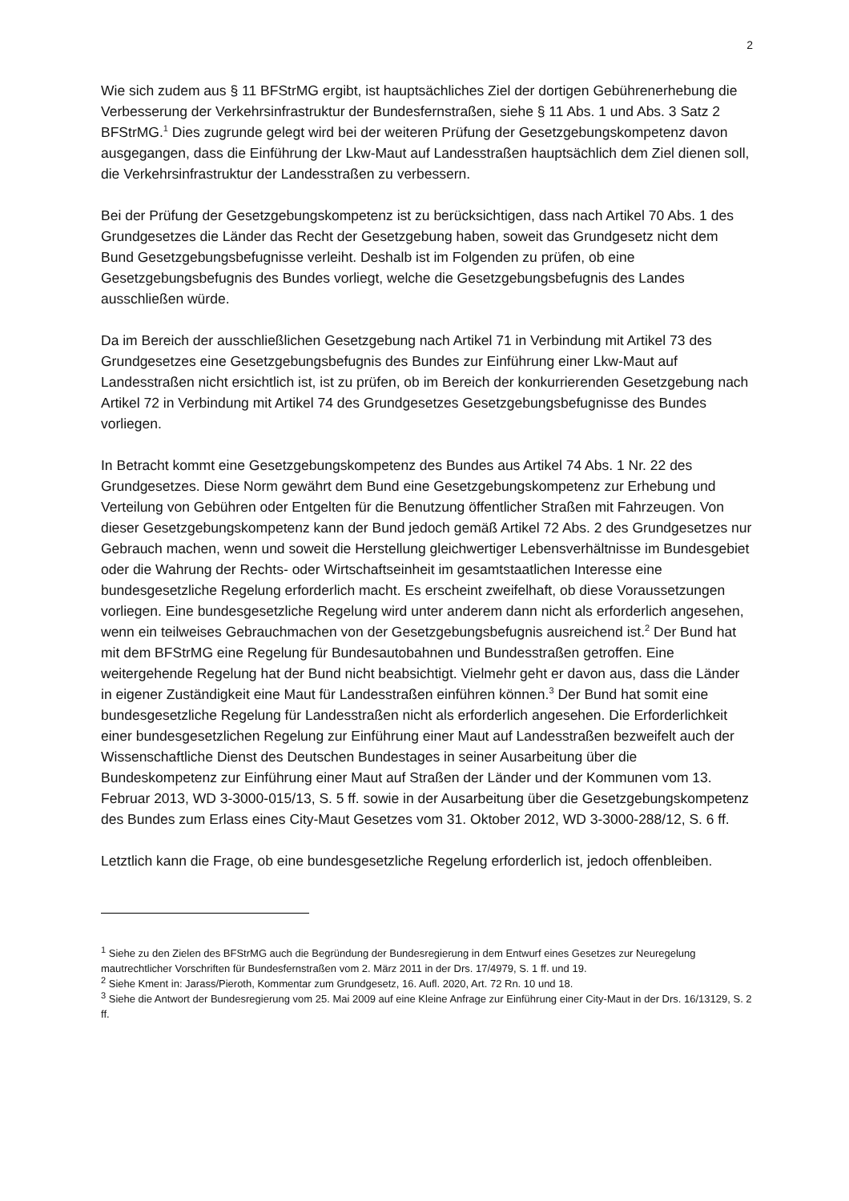2
Wie sich zudem aus § 11 BFStrMG ergibt, ist hauptsächliches Ziel der dortigen Gebührenerhebung die Verbesserung der Verkehrsinfrastruktur der Bundesfernstraßen, siehe § 11 Abs. 1 und Abs. 3 Satz 2 BFStrMG.<sup>1</sup> Dies zugrunde gelegt wird bei der weiteren Prüfung der Gesetzgebungskompetenz davon ausgegangen, dass die Einführung der Lkw-Maut auf Landesstraßen hauptsächlich dem Ziel dienen soll, die Verkehrsinfrastruktur der Landesstraßen zu verbessern.
Bei der Prüfung der Gesetzgebungskompetenz ist zu berücksichtigen, dass nach Artikel 70 Abs. 1 des Grundgesetzes die Länder das Recht der Gesetzgebung haben, soweit das Grundgesetz nicht dem Bund Gesetzgebungsbefugnisse verleiht. Deshalb ist im Folgenden zu prüfen, ob eine Gesetzgebungsbefugnis des Bundes vorliegt, welche die Gesetzgebungsbefugnis des Landes ausschließen würde.
Da im Bereich der ausschließlichen Gesetzgebung nach Artikel 71 in Verbindung mit Artikel 73 des Grundgesetzes eine Gesetzgebungsbefugnis des Bundes zur Einführung einer Lkw-Maut auf Landesstraßen nicht ersichtlich ist, ist zu prüfen, ob im Bereich der konkurrierenden Gesetzgebung nach Artikel 72 in Verbindung mit Artikel 74 des Grundgesetzes Gesetzgebungsbefugnisse des Bundes vorliegen.
In Betracht kommt eine Gesetzgebungskompetenz des Bundes aus Artikel 74 Abs. 1 Nr. 22 des Grundgesetzes. Diese Norm gewährt dem Bund eine Gesetzgebungskompetenz zur Erhebung und Verteilung von Gebühren oder Entgelten für die Benutzung öffentlicher Straßen mit Fahrzeugen. Von dieser Gesetzgebungskompetenz kann der Bund jedoch gemäß Artikel 72 Abs. 2 des Grundgesetzes nur Gebrauch machen, wenn und soweit die Herstellung gleichwertiger Lebensverhältnisse im Bundesgebiet oder die Wahrung der Rechts- oder Wirtschaftseinheit im gesamtstaatlichen Interesse eine bundesgesetzliche Regelung erforderlich macht. Es erscheint zweifelhaft, ob diese Voraussetzungen vorliegen. Eine bundesgesetzliche Regelung wird unter anderem dann nicht als erforderlich angesehen, wenn ein teilweises Gebrauchmachen von der Gesetzgebungsbefugnis ausreichend ist.<sup>2</sup> Der Bund hat mit dem BFStrMG eine Regelung für Bundesautobahnen und Bundesstraßen getroffen. Eine weitergehende Regelung hat der Bund nicht beabsichtigt. Vielmehr geht er davon aus, dass die Länder in eigener Zuständigkeit eine Maut für Landesstraßen einführen können.<sup>3</sup> Der Bund hat somit eine bundesgesetzliche Regelung für Landesstraßen nicht als erforderlich angesehen. Die Erforderlichkeit einer bundesgesetzlichen Regelung zur Einführung einer Maut auf Landesstraßen bezweifelt auch der Wissenschaftliche Dienst des Deutschen Bundestages in seiner Ausarbeitung über die Bundeskompetenz zur Einführung einer Maut auf Straßen der Länder und der Kommunen vom 13. Februar 2013, WD 3-3000-015/13, S. 5 ff. sowie in der Ausarbeitung über die Gesetzgebungskompetenz des Bundes zum Erlass eines City-Maut Gesetzes vom 31. Oktober 2012, WD 3-3000-288/12, S. 6 ff.
Letztlich kann die Frage, ob eine bundesgesetzliche Regelung erforderlich ist, jedoch offenbleiben.
<sup>1</sup> Siehe zu den Zielen des BFStrMG auch die Begründung der Bundesregierung in dem Entwurf eines Gesetzes zur Neuregelung mautrechtlicher Vorschriften für Bundesfernstraßen vom 2. März 2011 in der Drs. 17/4979, S. 1 ff. und 19.
<sup>2</sup> Siehe Kment in: Jarass/Pieroth, Kommentar zum Grundgesetz, 16. Aufl. 2020, Art. 72 Rn. 10 und 18.
<sup>3</sup> Siehe die Antwort der Bundesregierung vom 25. Mai 2009 auf eine Kleine Anfrage zur Einführung einer City-Maut in der Drs. 16/13129, S. 2 ff.